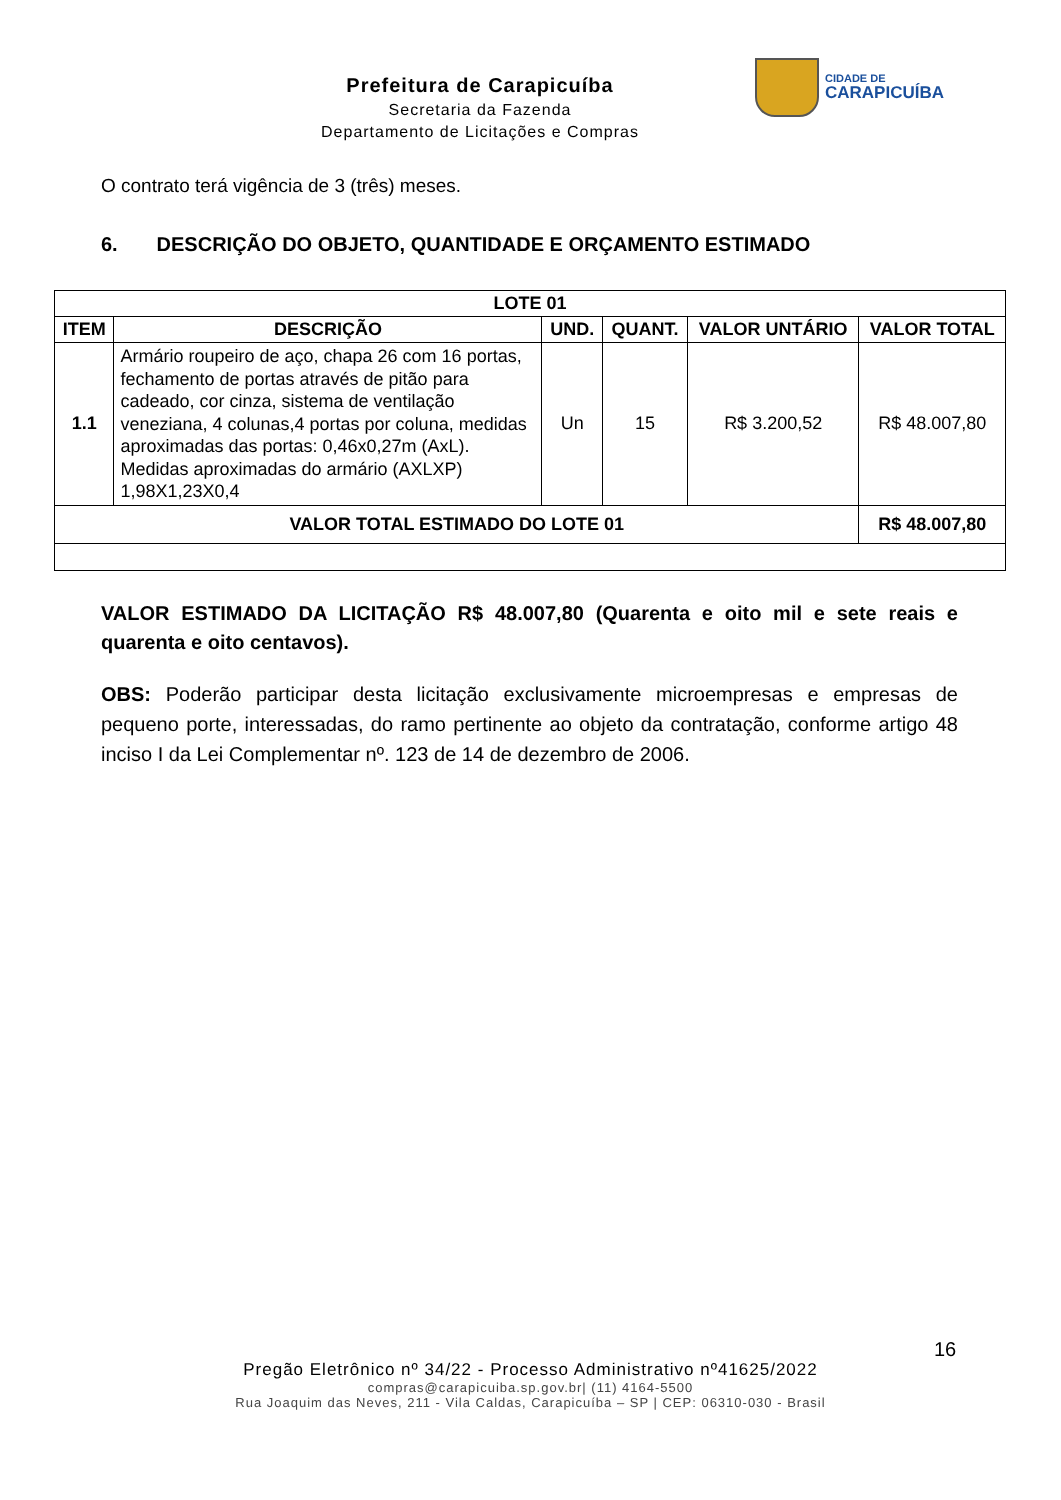Prefeitura de Carapicuíba
Secretaria da Fazenda
Departamento de Licitações e Compras
CIDADE DE
CARAPICUÍBA
O contrato terá vigência de 3 (três) meses.
6. DESCRIÇÃO DO OBJETO, QUANTIDADE E ORÇAMENTO ESTIMADO
| LOTE 01 | | | | | |
| --- | --- | --- | --- | --- | --- |
| ITEM | DESCRIÇÃO | UND. | QUANT. | VALOR UNTÁRIO | VALOR TOTAL |
| 1.1 | Armário roupeiro de aço, chapa 26 com 16 portas, fechamento de portas através de pitão para cadeado, cor cinza, sistema de ventilação veneziana, 4 colunas,4 portas por coluna, medidas aproximadas das portas: 0,46x0,27m (AxL). Medidas aproximadas do armário (AXLXP) 1,98X1,23X0,4 | Un | 15 | R$ 3.200,52 | R$ 48.007,80 |
| VALOR TOTAL ESTIMADO DO LOTE 01 | | | | | R$ 48.007,80 |
VALOR ESTIMADO DA LICITAÇÃO R$ 48.007,80 (Quarenta e oito mil e sete reais e quarenta e oito centavos).
OBS: Poderão participar desta licitação exclusivamente microempresas e empresas de pequeno porte, interessadas, do ramo pertinente ao objeto da contratação, conforme artigo 48 inciso I da Lei Complementar nº. 123 de 14 de dezembro de 2006.
16
Pregão Eletrônico nº 34/22 - Processo Administrativo nº41625/2022
compras@carapicuiba.sp.gov.br| (11) 4164-5500
Rua Joaquim das Neves, 211 - Vila Caldas, Carapicuíba – SP | CEP: 06310-030 - Brasil